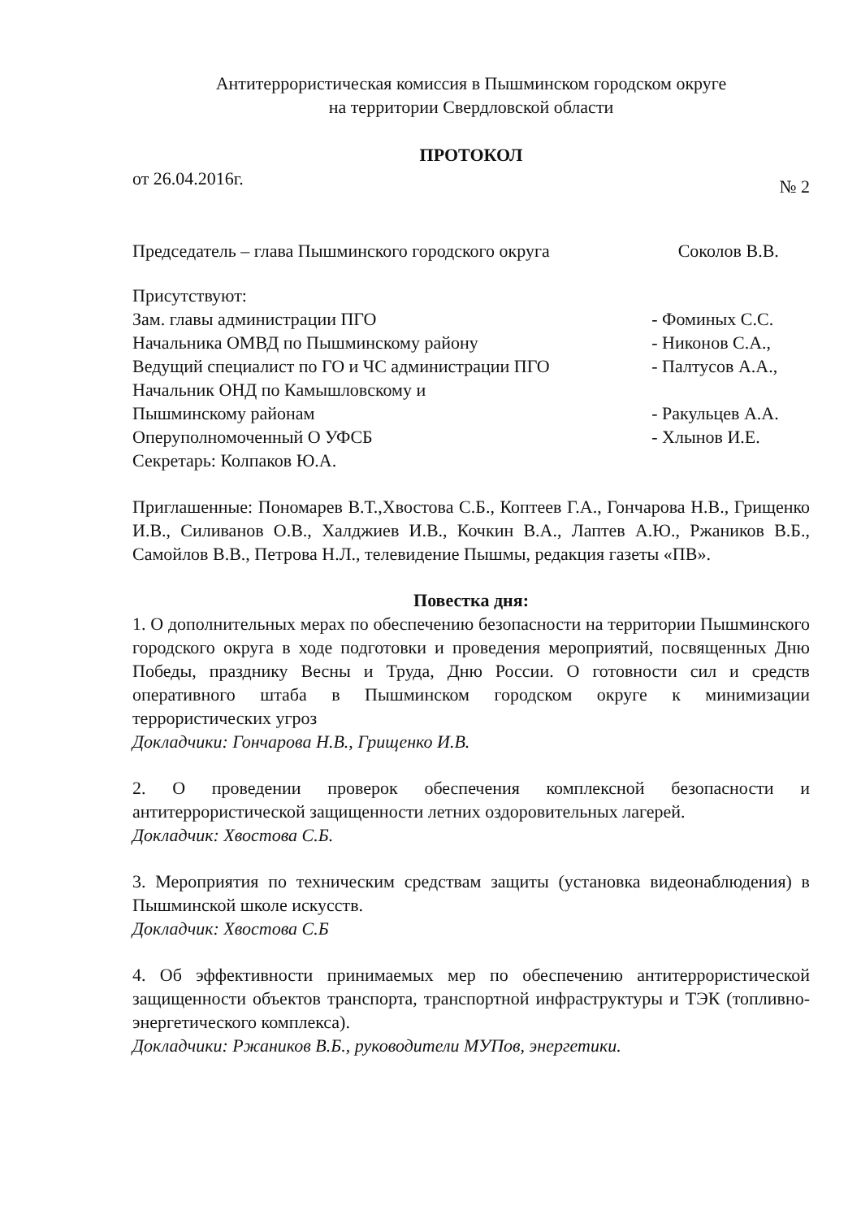Антитеррористическая комиссия в Пышминском городском округе
на территории Свердловской области
ПРОТОКОЛ
от 26.04.2016г. № 2
| Председатель – глава Пышминского городского округа | Соколов В.В. |
Присутствуют:
| Зам. главы администрации ПГО | - Фоминых С.С. |
| Начальника ОМВД по Пышминскому району | - Никонов С.А., |
| Ведущий специалист по ГО и ЧС администрации ПГО | - Палтусов А.А., |
| Начальник ОНД по Камышловскому и Пышминскому районам | - Ракульцев А.А. |
| Оперуполномоченный О УФСБ | - Хлынов И.Е. |
| Секретарь: Колпаков Ю.А. | |
Приглашенные: Пономарев В.Т.,Хвостова С.Б., Коптеев Г.А., Гончарова Н.В., Грищенко И.В., Силиванов О.В., Халджиев И.В., Кочкин В.А., Лаптев А.Ю., Ржаников В.Б., Самойлов В.В., Петрова Н.Л., телевидение Пышмы, редакция газеты «ПВ».
Повестка дня:
1. О дополнительных мерах по обеспечению безопасности на территории Пышминского городского округа в ходе подготовки и проведения мероприятий, посвященных Дню Победы, празднику Весны и Труда, Дню России. О готовности сил и средств оперативного штаба в Пышминском городском округе к минимизации террористических угроз
Докладчики: Гончарова Н.В., Грищенко И.В.
2. О проведении проверок обеспечения комплексной безопасности и антитеррористической защищенности летних оздоровительных лагерей.
Докладчик: Хвостова С.Б.
3. Мероприятия по техническим средствам защиты (установка видеонаблюдения) в Пышминской школе искусств.
Докладчик: Хвостова С.Б
4. Об эффективности принимаемых мер по обеспечению антитеррористической защищенности объектов транспорта, транспортной инфраструктуры и ТЭК (топливно-энергетического комплекса).
Докладчики: Ржаников В.Б., руководители МУПов, энергетики.